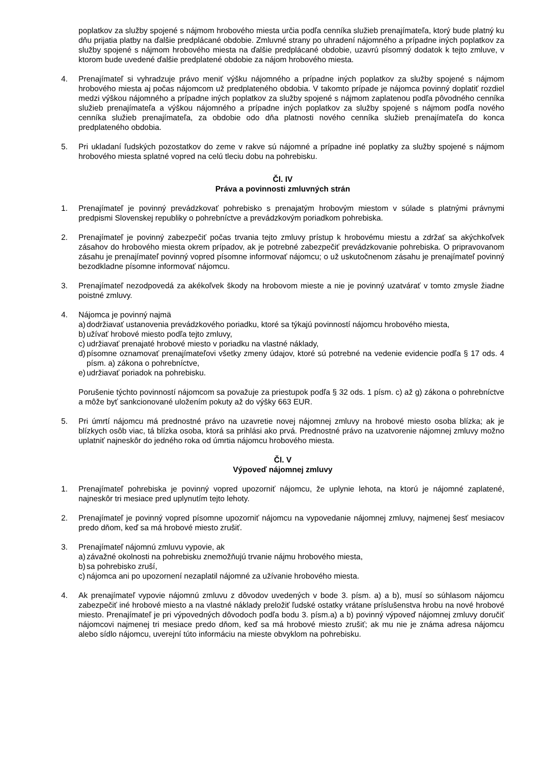poplatkov za služby spojené s nájmom hrobového miesta určia podľa cenníka služieb prenajímateľa, ktorý bude platný ku dňu prijatia platby na ďalšie predplácané obdobie. Zmluvné strany po uhradení nájomného a prípadne iných poplatkov za služby spojené s nájmom hrobového miesta na ďalšie predplácané obdobie, uzavrú písomný dodatok k tejto zmluve, v ktorom bude uvedené ďalšie predplatené obdobie za nájom hrobového miesta.
4. Prenajímateľ si vyhradzuje právo meniť výšku nájomného a prípadne iných poplatkov za služby spojené s nájmom hrobového miesta aj počas nájomcom už predplateného obdobia. V takomto prípade je nájomca povinný doplatiť rozdiel medzi výškou nájomného a prípadne iných poplatkov za služby spojené s nájmom zaplatenou podľa pôvodného cenníka služieb prenajímateľa a výškou nájomného a prípadne iných poplatkov za služby spojené s nájmom podľa nového cenníka služieb prenajímateľa, za obdobie odo dňa platnosti nového cenníka služieb prenajímateľa do konca predplateného obdobia.
5. Pri ukladaní ľudských pozostatkov do zeme v rakve sú nájomné a prípadne iné poplatky za služby spojené s nájmom hrobového miesta splatné vopred na celú tleciu dobu na pohrebisku.
Čl. IV
Práva a povinnosti zmluvných strán
1. Prenajímateľ je povinný prevádzkovať pohrebisko s prenajatým hrobovým miestom v súlade s platnými právnymi predpismi Slovenskej republiky o pohrebníctve a prevádzkovým poriadkom pohrebiska.
2. Prenajímateľ je povinný zabezpečiť počas trvania tejto zmluvy prístup k hrobovému miestu a zdržať sa akýchkoľvek zásahov do hrobového miesta okrem prípadov, ak je potrebné zabezpečiť prevádzkovanie pohrebiska. O pripravovanom zásahu je prenajímateľ povinný vopred písomne informovať nájomcu; o už uskutočnenom zásahu je prenajímateľ povinný bezodkladne písomne informovať nájomcu.
3. Prenajímateľ nezodpovedá za akékoľvek škody na hrobovom mieste a nie je povinný uzatvárať v tomto zmysle žiadne poistné zmluvy.
4. Nájomca je povinný najmä
a)
dodržiavať ustanovenia prevádzkového poriadku, ktoré sa týkajú povinností nájomcu hrobového miesta,
b)
užívať hrobové miesto podľa tejto zmluvy,
c)
udržiavať prenajaté hrobové miesto v poriadku na vlastné náklady,
d)
písomne oznamovať prenajímateľovi všetky zmeny údajov, ktoré sú potrebné na vedenie evidencie podľa § 17 ods. 4 písm. a) zákona o pohrebníctve,
e)
udržiavať poriadok na pohrebisku.
Porušenie týchto povinností nájomcom sa považuje za priestupok podľa § 32 ods. 1 písm. c) až g) zákona o pohrebníctve a môže byť sankcionované uložením pokuty až do výšky 663 EUR.
5. Pri úmrtí nájomcu má prednostné právo na uzavretie novej nájomnej zmluvy na hrobové miesto osoba blízka; ak je blízkych osôb viac, tá blízka osoba, ktorá sa prihlási ako prvá. Prednostné právo na uzatvorenie nájomnej zmluvy možno uplatniť najneskôr do jedného roka od úmrtia nájomcu hrobového miesta.
Čl. V
Výpoveď nájomnej zmluvy
1. Prenajímateľ pohrebiska je povinný vopred upozorniť nájomcu, že uplynie lehota, na ktorú je nájomné zaplatené, najneskôr tri mesiace pred uplynutím tejto lehoty.
2. Prenajímateľ je povinný vopred písomne upozorniť nájomcu na vypovedanie nájomnej zmluvy, najmenej šesť mesiacov predo dňom, keď sa má hrobové miesto zrušiť.
3. Prenajímateľ nájomnú zmluvu vypovie, ak
a)
závažné okolnosti na pohrebisku znemožňujú trvanie nájmu hrobového miesta,
b)
sa pohrebisko zruší,
c)
nájomca ani po upozornení nezaplatil nájomné za užívanie hrobového miesta.
4. Ak prenajímateľ vypovie nájomnú zmluvu z dôvodov uvedených v bode 3. písm. a) a b), musí so súhlasom nájomcu zabezpečiť iné hrobové miesto a na vlastné náklady preložiť ľudské ostatky vrátane príslušenstva hrobu na nové hrobové miesto. Prenajímateľ je pri výpovedných dôvodoch podľa bodu 3. písm.a) a b) povinný výpoveď nájomnej zmluvy doručiť nájomcovi najmenej tri mesiace predo dňom, keď sa má hrobové miesto zrušiť; ak mu nie je známa adresa nájomcu alebo sídlo nájomcu, uverejní túto informáciu na mieste obvyklom na pohrebisku.